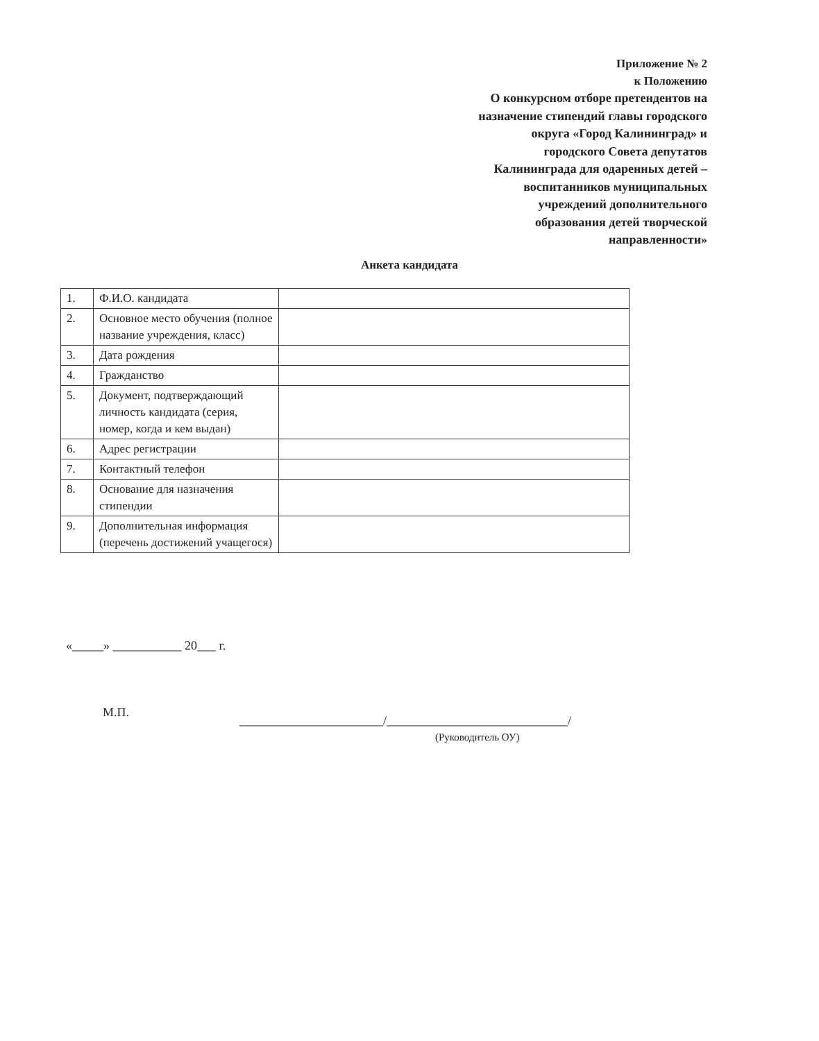Приложение № 2
к Положению
О конкурсном отборе претендентов на
назначение стипендий главы городского
округа «Город Калининград» и
городского Совета депутатов
Калининграда для одаренных детей –
воспитанников муниципальных
учреждений дополнительного
образования детей творческой
направленности»
Анкета кандидата
| 1. | Ф.И.О. кандидата | |
| 2. | Основное место обучения (полное название учреждения, класс) | |
| 3. | Дата рождения | |
| 4. | Гражданство | |
| 5. | Документ, подтверждающий личность кандидата (серия, номер, когда и кем выдан) | |
| 6. | Адрес регистрации | |
| 7. | Контактный телефон | |
| 8. | Основание для назначения стипендии | |
| 9. | Дополнительная информация (перечень достижений учащегося) | |
«_____» ___________ 20___ г.
М.П.
_______________________/_____________________________/
(Руководитель ОУ)